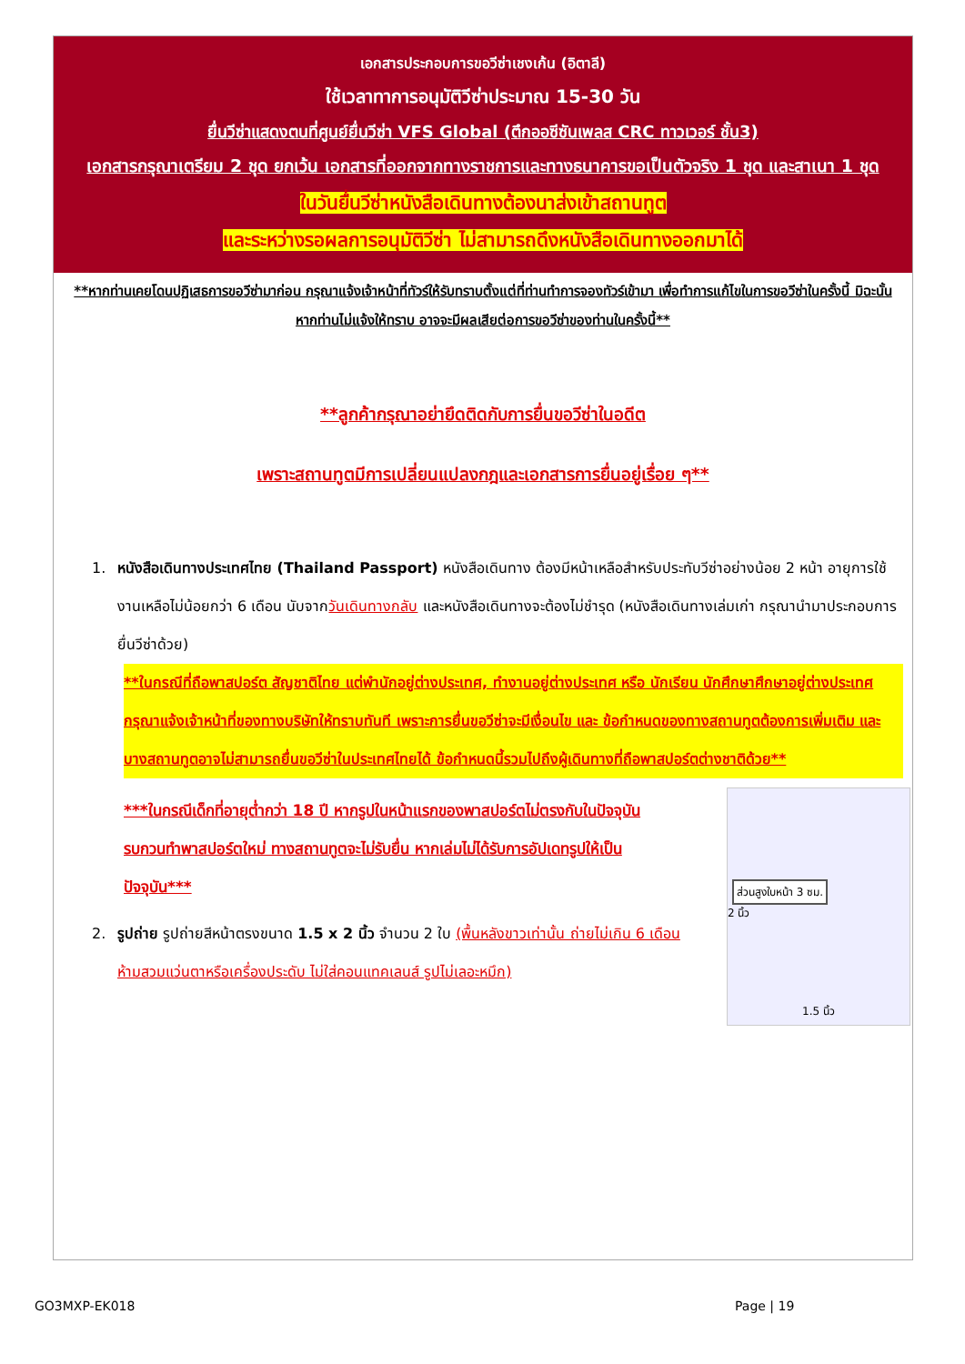เอกสารประกอบการขอวีซ่าเชงเก้น (อิตาลี)
ใช้เวลาทาการอนุมัติวีซ่าประมาณ 15-30 วัน
ยื่นวีซ่าแสดงตนที่ศูนย์ยื่นวีซ่า VFS Global (ตึกออซีซันเพลส CRC ทาวเวอร์ ชั้น3)
เอกสารกรุณาเตรียม 2 ชุด ยกเว้น เอกสารที่ออกจากทางราชการและทางธนาคารขอเป็นตัวจริง 1 ชุด และสาเนา 1 ชุด
ในวันยื่นวีซ่าหนังสือเดินทางต้องนาส่งเข้าสถานทูต
และระหว่างรอผลการอนุมัติวีซ่า ไม่สามารถดึงหนังสือเดินทางออกมาได้
**หากท่านเคยโดนปฏิเสธการขอวีซ่ามาก่อน กรุณาแจ้งเจ้าหน้าที่ทัวร์ให้รับทราบตั้งแต่ที่ท่านทำการจองทัวร์เข้ามา เพื่อทำการแก้ไขในการขอวีซ่าในครั้งนี้ มิฉะนั้นหากท่านไม่แจ้งให้ทราบ อาจจะมีผลเสียต่อการขอวีซ่าของท่านในครั้งนี้**
**ลูกค้ากรุณาอย่ายึดติดกับการยื่นขอวีซ่าในอดีต
เพราะสถานทูตมีการเปลี่ยนแปลงกฎและเอกสารการยื่นอยู่เรื่อย ๆ**
1. หนังสือเดินทางประเทศไทย (Thailand Passport) หนังสือเดินทาง ต้องมีหน้าเหลือสำหรับประทับวีซ่าอย่างน้อย 2 หน้า อายุการใช้งานเหลือไม่น้อยกว่า 6 เดือน นับจากวันเดินทางกลับ และหนังสือเดินทางจะต้องไม่ชำรุด (หนังสือเดินทางเล่มเก่า กรุณานำมาประกอบการยื่นวีซ่าด้วย)
**ในกรณีที่ถือพาสปอร์ต สัญชาติไทย แต่พำนักอยู่ต่างประเทศ, ทำงานอยู่ต่างประเทศ หรือ นักเรียน นักศึกษาศึกษาอยู่ต่างประเทศ กรุณาแจ้งเจ้าหน้าที่ของทางบริษัทให้ทราบทันที เพราะการยื่นขอวีซ่าจะมีเงื่อนไข และ ข้อกำหนดของทางสถานทูตต้องการเพิ่มเติม และ บางสถานทูตอาจไม่สามารถยื่นขอวีซ่าในประเทศไทยได้ ข้อกำหนดนี้รวมไปถึงผู้เดินทางที่ถือพาสปอร์ตต่างชาติด้วย**
***ในกรณีเด็กที่อายุต่ำกว่า 18 ปี หากรูปในหน้าแรกของพาสปอร์ตไม่ตรงกับในปัจจุบัน รบกวนทำพาสปอร์ตใหม่ ทางสถานทูตจะไม่รับยื่น หากเล่มไม่ได้รับการอัปเดทรูปให้เป็นปัจจุบัน***
2. รูปถ่าย รูปถ่ายสีหน้าตรงขนาด 1.5 x 2 นิ้ว จำนวน 2 ใบ (พื้นหลังขาวเท่านั้น ถ่ายไม่เกิน 6 เดือนห้ามสวมแว่นตาหรือเครื่องประดับ ไม่ใส่คอนแทคเลนส์ รูปไม่เลอะหมึก)
ส่วนสูงใบหน้า 3 ซม.
2 นิ้ว
1.5 นิ้ว
GO3MXP-EK018 Page | 19